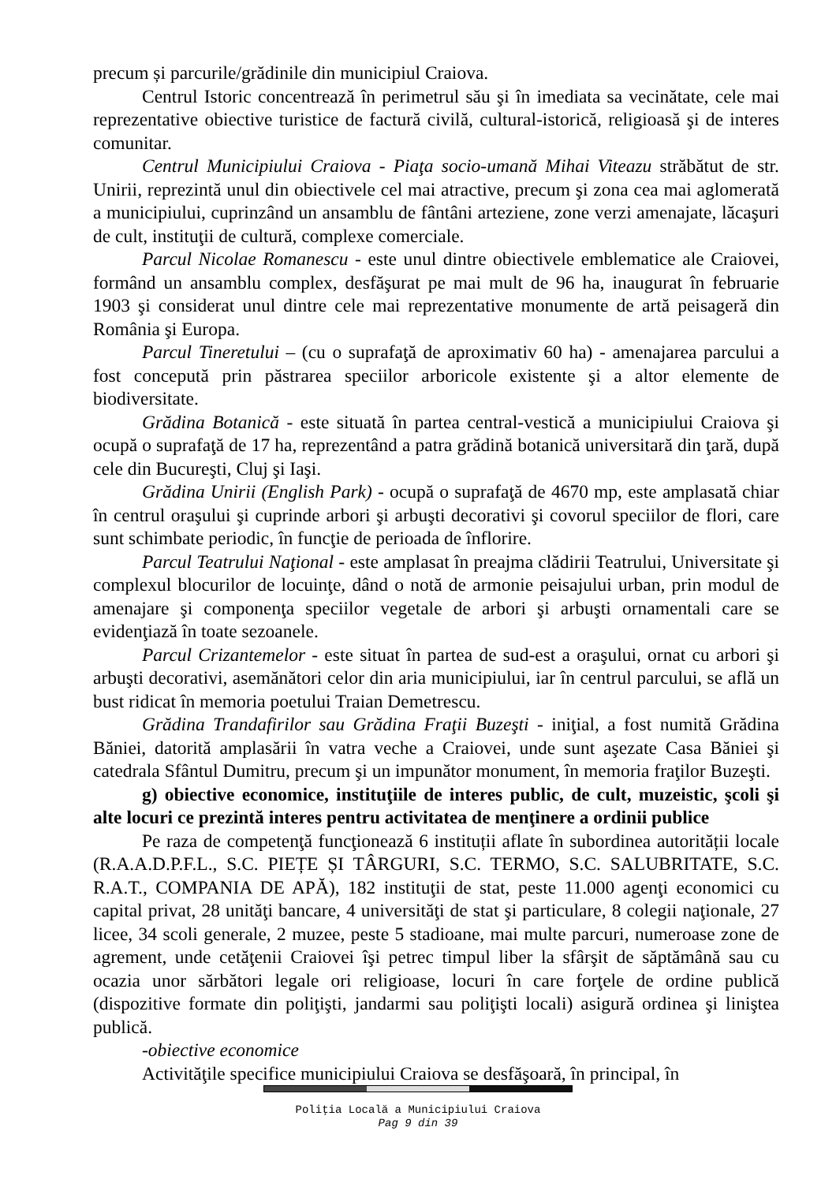precum și parcurile/grădinile din municipiul Craiova.
Centrul Istoric concentrează în perimetrul său şi în imediata sa vecinătate, cele mai reprezentative obiective turistice de factură civilă, cultural-istorică, religioasă şi de interes comunitar.
Centrul Municipiului Craiova - Piaţa socio-umană Mihai Viteazu străbătut de str. Unirii, reprezintă unul din obiectivele cel mai atractive, precum şi zona cea mai aglomerată a municipiului, cuprinzând un ansamblu de fântâni arteziene, zone verzi amenajate, lăcaşuri de cult, instituţii de cultură, complexe comerciale.
Parcul Nicolae Romanescu - este unul dintre obiectivele emblematice ale Craiovei, formând un ansamblu complex, desfăşurat pe mai mult de 96 ha, inaugurat în februarie 1903 şi considerat unul dintre cele mai reprezentative monumente de artă peisageră din România şi Europa.
Parcul Tineretului – (cu o suprafaţă de aproximativ 60 ha) - amenajarea parcului a fost concepută prin păstrarea speciilor arboricole existente şi a altor elemente de biodiversitate.
Grădina Botanică - este situată în partea central-vestică a municipiului Craiova şi ocupă o suprafaţă de 17 ha, reprezentând a patra grădină botanică universitară din ţară, după cele din Bucureşti, Cluj şi Iaşi.
Grădina Unirii (English Park) - ocupă o suprafaţă de 4670 mp, este amplasată chiar în centrul oraşului şi cuprinde arbori şi arbuşti decorativi şi covorul speciilor de flori, care sunt schimbate periodic, în funcţie de perioada de înflorire.
Parcul Teatrului Naţional - este amplasat în preajma clădirii Teatrului, Universitate şi complexul blocurilor de locuinţe, dând o notă de armonie peisajului urban, prin modul de amenajare şi componenţa speciilor vegetale de arbori şi arbuşti ornamentali care se evidenţiază în toate sezoanele.
Parcul Crizantemelor - este situat în partea de sud-est a oraşului, ornat cu arbori şi arbuşti decorativi, asemănători celor din aria municipiului, iar în centrul parcului, se află un bust ridicat în memoria poetului Traian Demetrescu.
Grădina Trandafirilor sau Grădina Fraţii Buzeşti - iniţial, a fost numită Grădina Băniei, datorită amplasării în vatra veche a Craiovei, unde sunt aşezate Casa Băniei şi catedrala Sfântul Dumitru, precum şi un impunător monument, în memoria fraţilor Buzeşti.
g) obiective economice, instituţiile de interes public, de cult, muzeistic, şcoli şi alte locuri ce prezintă interes pentru activitatea de menţinere a ordinii publice
Pe raza de competenţă funcţionează 6 instituții aflate în subordinea autorității locale (R.A.A.D.P.F.L., S.C. PIEȚE ȘI TÂRGURI, S.C. TERMO, S.C. SALUBRITATE, S.C. R.A.T., COMPANIA DE APĂ), 182 instituţii de stat, peste 11.000 agenţi economici cu capital privat, 28 unităţi bancare, 4 universităţi de stat şi particulare, 8 colegii naţionale, 27 licee, 34 scoli generale, 2 muzee, peste 5 stadioane, mai multe parcuri, numeroase zone de agrement, unde cetăţenii Craiovei îşi petrec timpul liber la sfârşit de săptămână sau cu ocazia unor sărbători legale ori religioase, locuri în care forţele de ordine publică (dispozitive formate din poliţişti, jandarmi sau poliţişti locali) asigură ordinea şi liniştea publică.
-obiective economice
Activităţile specifice municipiului Craiova se desfăşoară, în principal, în
Poliţia Locală a Municipiului Craiova
Pag 9 din 39